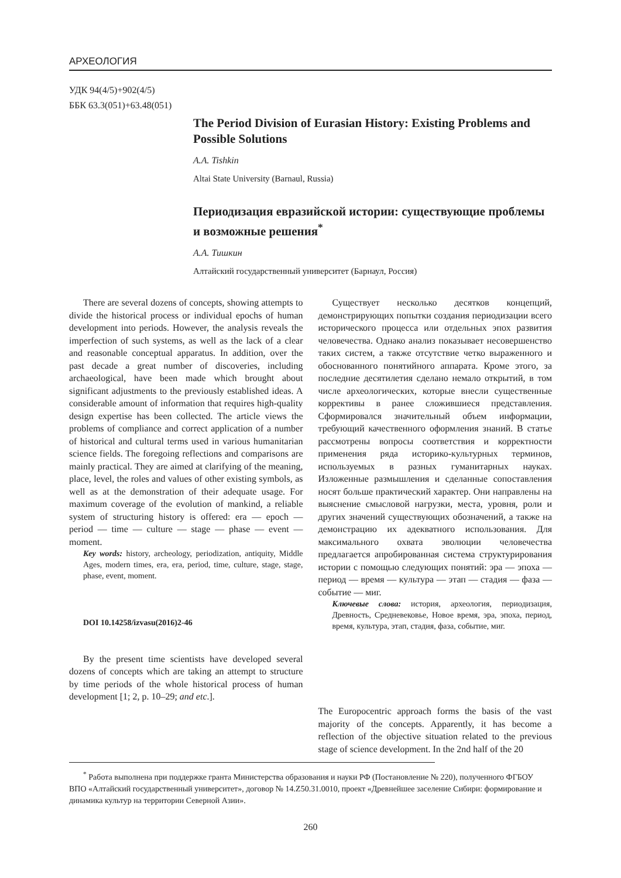АРХЕОЛОГИЯ
УДК 94(4/5)+902(4/5)
ББК 63.3(051)+63.48(051)
The Period Division of Eurasian History: Existing Problems and Possible Solutions
A.A. Tishkin
Altai State University (Barnaul, Russia)
Периодизация евразийской истории: существующие проблемы и возможные решения<sup>*</sup>
А.А. Тишкин
Алтайский государственный университет (Барнаул, Россия)
There are several dozens of concepts, showing attempts to divide the historical process or individual epochs of human development into periods. However, the analysis reveals the imperfection of such systems, as well as the lack of a clear and reasonable conceptual apparatus. In addition, over the past decade a great number of discoveries, including archaeological, have been made which brought about significant adjustments to the previously established ideas. A considerable amount of information that requires high-quality design expertise has been collected. The article views the problems of compliance and correct application of a number of historical and cultural terms used in various humanitarian science fields. The foregoing reflections and comparisons are mainly practical. They are aimed at clarifying of the meaning, place, level, the roles and values of other existing symbols, as well as at the demonstration of their adequate usage. For maximum coverage of the evolution of mankind, a reliable system of structuring history is offered: era — epoch — period — time — culture — stage — phase — event — moment.
Key words: history, archeology, periodization, antiquity, Middle Ages, modern times, era, era, period, time, culture, stage, stage, phase, event, moment.
DOI 10.14258/izvasu(2016)2-46
By the present time scientists have developed several dozens of concepts which are taking an attempt to structure by time periods of the whole historical process of human development [1; 2, p. 10–29; and etc.].
Существует несколько десятков концепций, демонстрирующих попытки создания периодизации всего исторического процесса или отдельных эпох развития человечества. Однако анализ показывает несовершенство таких систем, а также отсутствие четко выраженного и обоснованного понятийного аппарата. Кроме этого, за последние десятилетия сделано немало открытий, в том числе археологических, которые внесли существенные коррективы в ранее сложившиеся представления. Сформировался значительный объем информации, требующий качественного оформления знаний. В статье рассмотрены вопросы соответствия и корректности применения ряда историко-культурных терминов, используемых в разных гуманитарных науках. Изложенные размышления и сделанные сопоставления носят больше практический характер. Они направлены на выяснение смысловой нагрузки, места, уровня, роли и других значений существующих обозначений, а также на демонстрацию их адекватного использования. Для максимального охвата эволюции человечества предлагается апробированная система структурирования истории с помощью следующих понятий: эра — эпоха — период — время — культура — этап — стадия — фаза — событие — миг.
Ключевые слова: история, археология, периодизация, Древность, Средневековье, Новое время, эра, эпоха, период, время, культура, этап, стадия, фаза, событие, миг.
The Europocentric approach forms the basis of the vast majority of the concepts. Apparently, it has become a reflection of the objective situation related to the previous stage of science development. In the 2nd half of the 20
<sup>*</sup> Работа выполнена при поддержке гранта Министерства образования и науки РФ (Постановление № 220), полученного ФГБОУ ВПО «Алтайский государственный университет», договор № 14.Z50.31.0010, проект «Древнейшее заселение Сибири: формирование и динамика культур на территории Северной Азии».
260